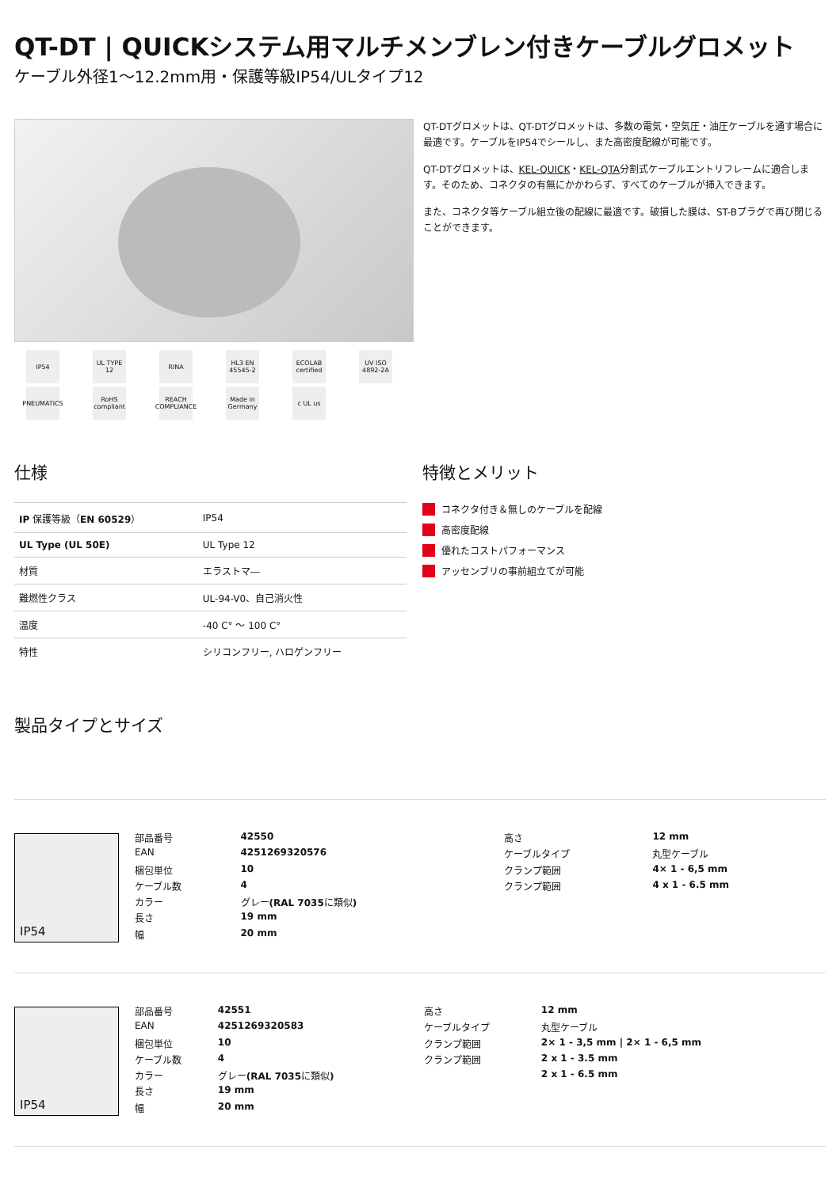QT-DT | QUICKシステム用マルチメンブレン付きケーブルグロメット
ケーブル外径1～12.2mm用・保護等級IP54/ULタイプ12
IP54
UL TYPE 12
RINA
HL3 EN 45545-2
ECOLAB certified
UV ISO 4892-2A
PNEUMATICS
RoHS compliant
REACH COMPLIANCE
Made in Germany
c UL us
QT-DTグロメットは、QT-DTグロメットは、多数の電気・空気圧・油圧ケーブルを通す場合に最適です。ケーブルをIP54でシールし、また高密度配線が可能です。
QT-DTグロメットは、KEL-QUICK・KEL-QTA分割式ケーブルエントリフレームに適合します。そのため、コネクタの有無にかかわらず、すべてのケーブルが挿入できます。
また、コネクタ等ケーブル組立後の配線に最適です。破損した膜は、ST-Bプラグで再び閉じることができます。
仕様
| IP 保護等級（ EN 60529 ） | IP54 |
| UL Type (UL 50E) | UL Type 12 |
| 材質 | エラストマ― |
| 難燃性クラス | UL-94-V0、自己消火性 |
| 温度 | -40 C° ～ 100 C° |
| 特性 | シリコンフリー, ハロゲンフリー |
特徴とメリット
コネクタ付き＆無しのケーブルを配線
高密度配線
優れたコストパフォーマンス
アッセンブリの事前組立てが可能
製品タイプとサイズ
IP54
| 部品番号 | 42550 | 高さ | 12 mm |
| EAN | 4251269320576 | ケーブルタイプ | 丸型ケーブル |
| 梱包単位 | 10 | クランプ範囲 | 4× 1 - 6,5 mm |
| ケーブル数 | 4 | クランプ範囲 | 4 x 1 - 6.5 mm |
| カラー | グレー (RAL 7035 に類似 ) | | |
| 長さ | 19 mm | | |
| 幅 | 20 mm | | |
IP54
| 部品番号 | 42551 | 高さ | 12 mm |
| EAN | 4251269320583 | ケーブルタイプ | 丸型ケーブル |
| 梱包単位 | 10 | クランプ範囲 | 2× 1 - 3,5 mm / 2× 1 - 6,5 mm |
| ケーブル数 | 4 | クランプ範囲 | 2 x 1 - 3.5 mm |
| カラー | グレー (RAL 7035 に類似 ) | | 2 x 1 - 6.5 mm |
| 長さ | 19 mm | | |
| 幅 | 20 mm | | |